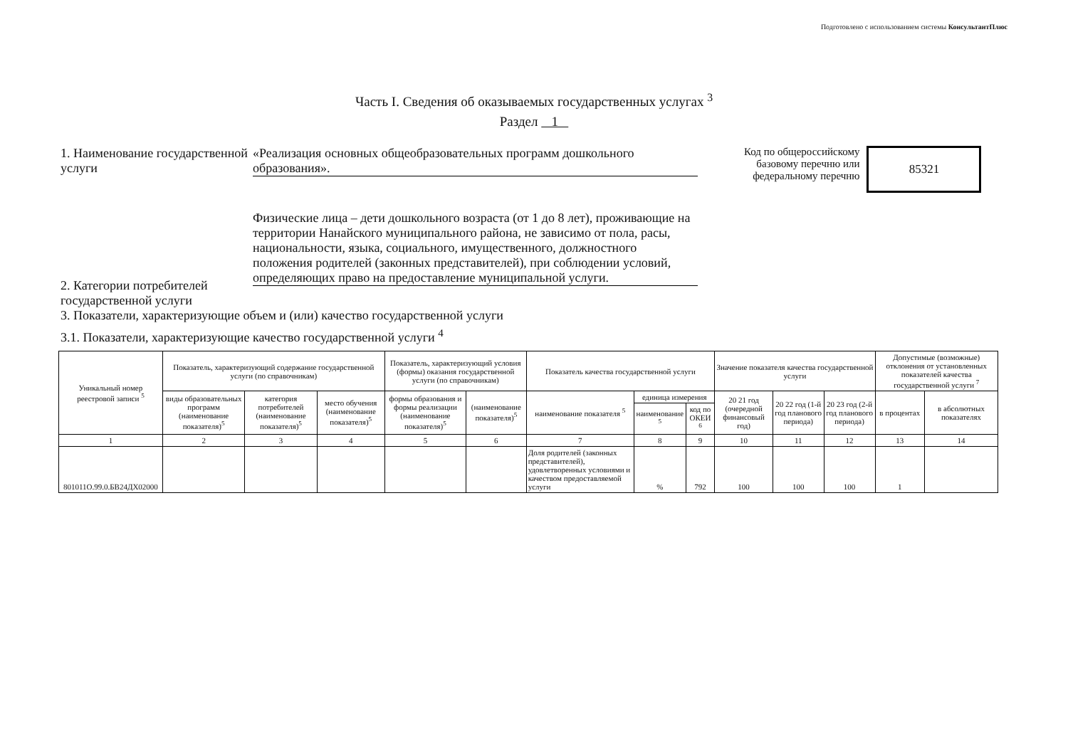Подготовлено с использованием системы КонсультантПлюс
Часть I. Сведения об оказываемых государственных услугах <sup>3</sup>
Раздел 1
1. Наименование государственной услуги
«Реализация основных общеобразовательных программ дошкольного образования».
Код по общероссийскому
базовому перечню или
федеральному перечню
85321
2. Категории потребителей государственной услуги
Физические лица – дети дошкольного возраста (от 1 до 8 лет), проживающие на территории Нанайского муниципального района, не зависимо от пола, расы, национальности, языка, социального, имущественного, должностного положения родителей (законных представителей), при соблюдении условий, определяющих право на предоставление муниципальной услуги.
3. Показатели, характеризующие объем и (или) качество государственной услуги
3.1. Показатели, характеризующие качество государственной услуги <sup>4</sup>
| Уникальный номер реестровой записи <sup>5</sup> | Показатель, характеризующий содержание государственной услуги (по справочникам) | | | Показатель, характеризующий условия (формы) оказания государственной услуги (по справочникам) | | Показатель качества государственной услуги | | | Значение показателя качества государственной услуги | | | Допустимые (возможные) отклонения от установленных показателей качества государственной услуги <sup>7</sup> | |
| --- | --- | --- | --- | --- | --- | --- | --- | --- | --- | --- | --- | --- | --- |
| | виды образовательных программ (наименование показателя)<sup>5</sup> | категория потребителей (наименование показателя)<sup>5</sup> | место обучения (наименование показателя)<sup>5</sup> | формы образования и формы реализации (наименование показателя)<sup>5</sup> | (наименование показателя)<sup>5</sup> | наименование показателя <sup>5</sup> | единица измерения | | 20 21 год (очередной финансовый год) | 20 22 год (1-й год планового периода) | 20 23 год (2-й год планового периода) | в процентах | в абсолютных показателях |
| | | | | | | | наименование <sup>5</sup> | код по ОКЕИ <sup>6</sup> | | | | | |
| 1 | 2 | 3 | 4 | 5 | 6 | 7 | 8 | 9 | 10 | 11 | 12 | 13 | 14 |
| 801011О.99.0.БВ24ДХ02000 | | | | | | Доля родителей (законных представителей), удовлетворенных условиями и качеством предоставляемой услуги | % | 792 | 100 | 100 | 100 | 1 | |